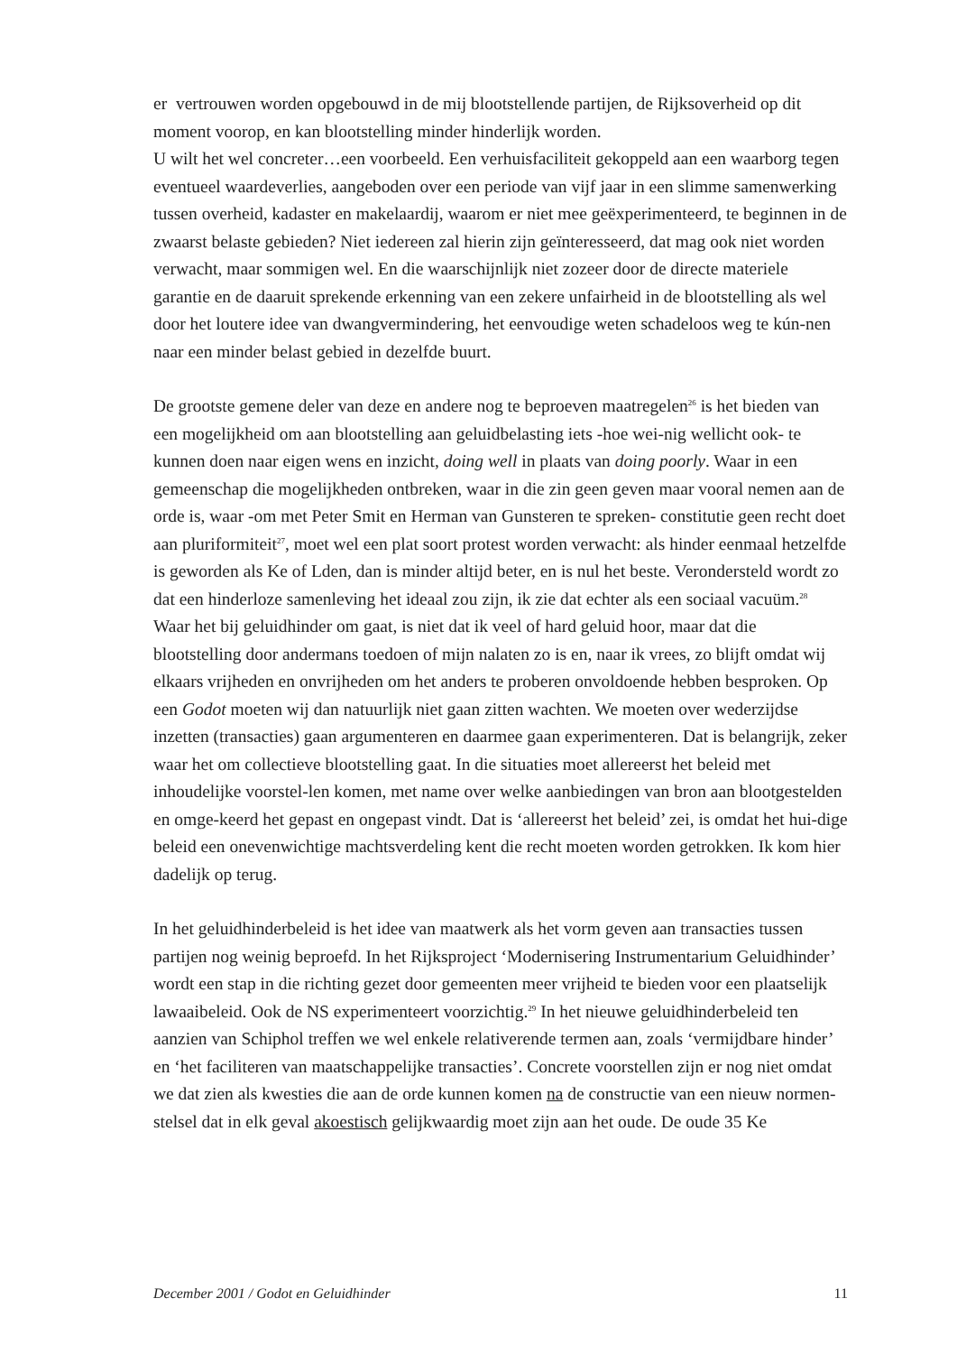er vertrouwen worden opgebouwd in de mij blootstellende partijen, de Rijksoverheid op dit moment voorop, en kan blootstelling minder hinderlijk worden.
U wilt het wel concreter…een voorbeeld. Een verhuisfaciliteit gekoppeld aan een waarborg tegen eventueel waardeverlies, aangeboden over een periode van vijf jaar in een slimme samenwerking tussen overheid, kadaster en makelaardij, waarom er niet mee geëxperimenteerd, te beginnen in de zwaarst belaste gebieden? Niet iedereen zal hierin zijn geïnteresseerd, dat mag ook niet worden verwacht, maar sommigen wel. En die waarschijnlijk niet zozeer door de directe materiele garantie en de daaruit sprekende erkenning van een zekere unfairheid in de blootstelling als wel door het loutere idee van dwangvermindering, het eenvoudige weten schadeloos weg te kún-nen naar een minder belast gebied in dezelfde buurt.
De grootste gemene deler van deze en andere nog te beproeven maatregelen<sup>26</sup> is het bieden van een mogelijkheid om aan blootstelling aan geluidbelasting iets -hoe wei-nig wellicht ook- te kunnen doen naar eigen wens en inzicht, doing well in plaats van doing poorly. Waar in een gemeenschap die mogelijkheden ontbreken, waar in die zin geen geven maar vooral nemen aan de orde is, waar -om met Peter Smit en Herman van Gunsteren te spreken- constitutie geen recht doet aan pluriformiteit<sup>27</sup>, moet wel een plat soort protest worden verwacht: als hinder eenmaal hetzelfde is geworden als Ke of Lden, dan is minder altijd beter, en is nul het beste. Verondersteld wordt zo dat een hinderloze samenleving het ideaal zou zijn, ik zie dat echter als een sociaal vacuüm.<sup>28</sup> Waar het bij geluidhinder om gaat, is niet dat ik veel of hard geluid hoor, maar dat die blootstelling door andermans toedoen of mijn nalaten zo is en, naar ik vrees, zo blijft omdat wij elkaars vrijheden en onvrijheden om het anders te proberen onvoldoende hebben besproken. Op een Godot moeten wij dan natuurlijk niet gaan zitten wachten. We moeten over wederzijdse inzetten (transacties) gaan argumenteren en daarmee gaan experimenteren. Dat is belangrijk, zeker waar het om collectieve blootstelling gaat. In die situaties moet allereerst het beleid met inhoudelijke voorstel-len komen, met name over welke aanbiedingen van bron aan blootgestelden en omge-keerd het gepast en ongepast vindt. Dat is ‘allereerst het beleid’ zei, is omdat het hui-dige beleid een onevenwichtige machtsverdeling kent die recht moeten worden getrokken. Ik kom hier dadelijk op terug.
In het geluidhinderbeleid is het idee van maatwerk als het vorm geven aan transacties tussen partijen nog weinig beproefd. In het Rijksproject ‘Modernisering Instrumentarium Geluidhinder’ wordt een stap in die richting gezet door gemeenten meer vrijheid te bieden voor een plaatselijk lawaaibeleid. Ook de NS experimenteert voorzichtig.<sup>29</sup> In het nieuwe geluidhinderbeleid ten aanzien van Schiphol treffen we wel enkele relativerende termen aan, zoals ‘vermijdbare hinder’ en ‘het faciliteren van maatschappelijke transacties’. Concrete voorstellen zijn er nog niet omdat we dat zien als kwesties die aan de orde kunnen komen na de constructie van een nieuw normen-stelsel dat in elk geval akoestisch gelijkwaardig moet zijn aan het oude. De oude 35 Ke
December 2001 / Godot en Geluidhinder 11